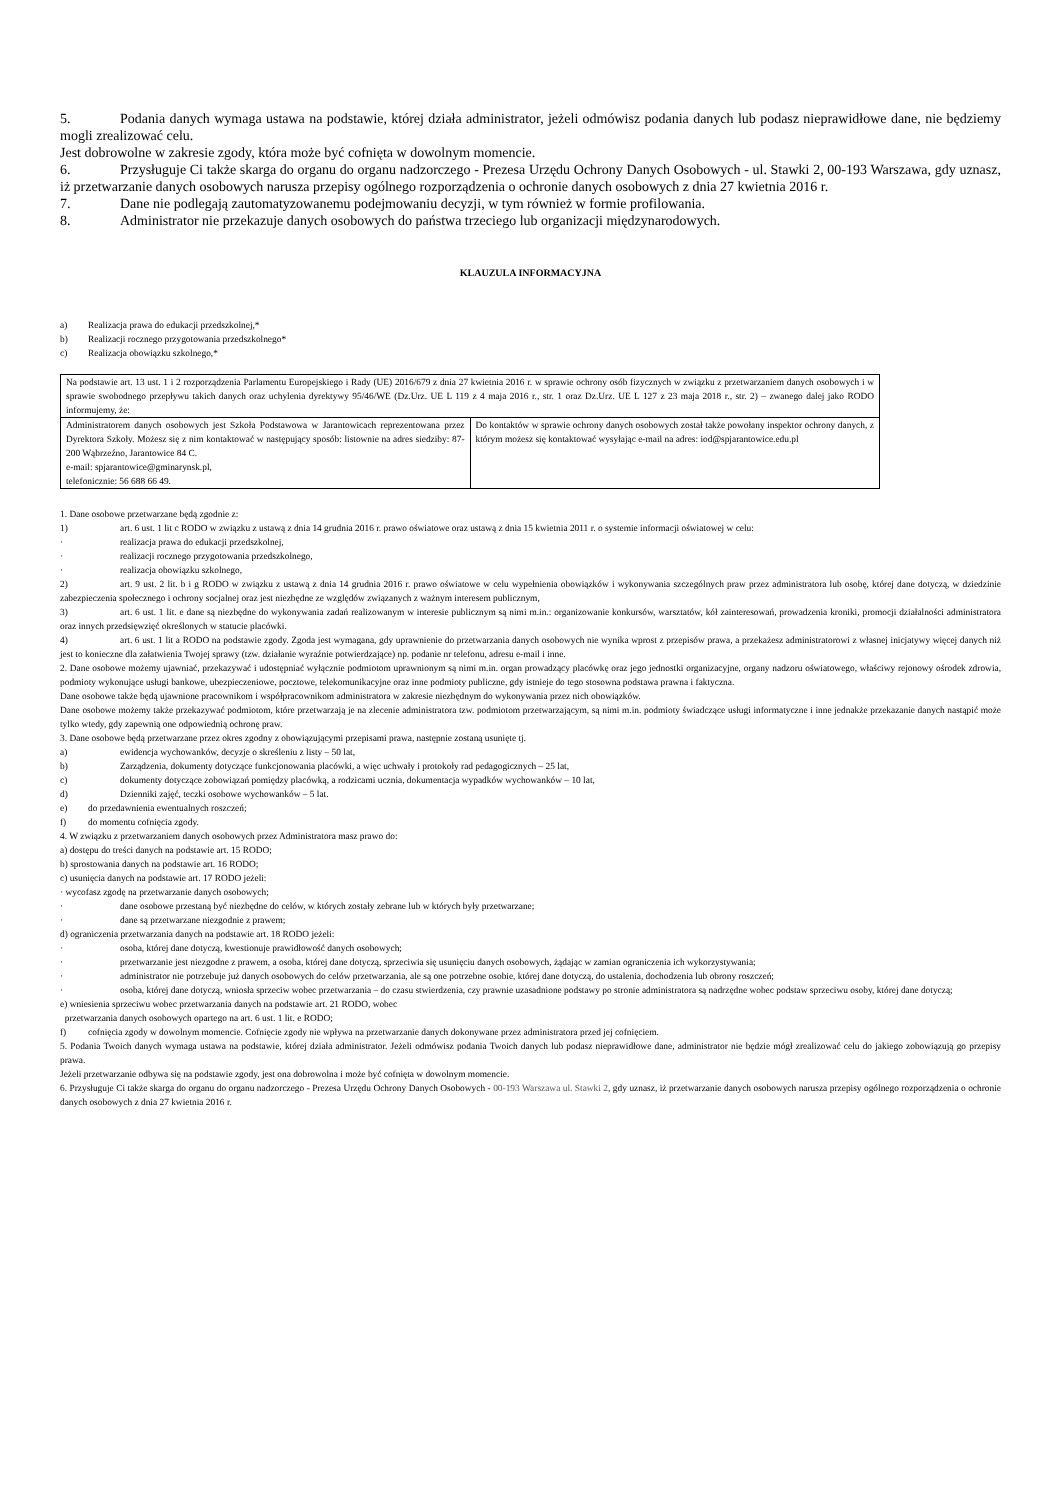5. Podania danych wymaga ustawa na podstawie, której działa administrator, jeżeli odmówisz podania danych lub podasz nieprawidłowe dane, nie będziemy mogli zrealizować celu.
Jest dobrowolne w zakresie zgody, która może być cofnięta w dowolnym momencie.
6. Przysługuje Ci także skarga do organu do organu nadzorczego - Prezesa Urzędu Ochrony Danych Osobowych - ul. Stawki 2, 00-193 Warszawa, gdy uznasz, iż przetwarzanie danych osobowych narusza przepisy ogólnego rozporządzenia o ochronie danych osobowych z dnia 27 kwietnia 2016 r.
7. Dane nie podlegają zautomatyzowanemu podejmowaniu decyzji, w tym również w formie profilowania.
8. Administrator nie przekazuje danych osobowych do państwa trzeciego lub organizacji międzynarodowych.
KLAUZULA INFORMACYJNA
a) Realizacja prawa do edukacji przedszkolnej,*
b) Realizacji rocznego przygotowania przedszkolnego*
c) Realizacja obowiązku szkolnego,*
| Na podstawie art. 13 ust. 1 i 2 rozporządzenia Parlamentu Europejskiego i Rady (UE) 2016/679 z dnia 27 kwietnia 2016 r. w sprawie ochrony osób fizycznych w związku z przetwarzaniem danych osobowych i w sprawie swobodnego przepływu takich danych oraz uchylenia dyrektywy 95/46/WE (Dz.Urz. UE L 119 z 4 maja 2016 r., str. 1 oraz Dz.Urz. UE L 127 z 23 maja 2018 r., str. 2) – zwanego dalej jako RODO informujemy, że: | |
| Administratorem danych osobowych jest Szkoła Podstawowa w Jarantowicach reprezentowana przez Dyrektora Szkoły. Możesz się z nim kontaktować w następujący sposób: listownie na adres siedziby: 87-200 Wąbrzeźno, Jarantowice 84 C. e-mail: spjarantowice@gminarynsk.pl, telefonicznie: 56 688 66 49. | Do kontaktów w sprawie ochrony danych osobowych został także powołany inspektor ochrony danych, z którym możesz się kontaktować wysyłając e-mail na adres: iod@spjarantowice.edu.pl |
1. Dane osobowe przetwarzane będą zgodnie z:
1) art. 6 ust. 1 lit c RODO w związku z ustawą z dnia 14 grudnia 2016 r. prawo oświatowe oraz ustawą z dnia 15 kwietnia 2011 r. o systemie informacji oświatowej w celu:
· realizacja prawa do edukacji przedszkolnej,
· realizacji rocznego przygotowania przedszkolnego,
· realizacja obowiązku szkolnego,
2) art. 9 ust. 2 lit. b i g RODO w związku z ustawą z dnia 14 grudnia 2016 r. prawo oświatowe w celu wypełnienia obowiązków i wykonywania szczególnych praw przez administratora lub osobę, której dane dotyczą, w dziedzinie zabezpieczenia społecznego i ochrony socjalnej oraz jest niezbędne ze względów związanych z ważnym interesem publicznym,
3) art. 6 ust. 1 lit. e dane są niezbędne do wykonywania zadań realizowanym w interesie publicznym są nimi m.in.: organizowanie konkursów, warsztatów, kół zainteresowań, prowadzenia kroniki, promocji działalności administratora oraz innych przedsięwzięć określonych w statucie placówki.
4) art. 6 ust. 1 lit a RODO na podstawie zgody. Zgoda jest wymagana, gdy uprawnienie do przetwarzania danych osobowych nie wynika wprost z przepisów prawa, a przekażesz administratorowi z własnej inicjatywy więcej danych niż jest to konieczne dla załatwienia Twojej sprawy (tzw. działanie wyraźnie potwierdzające) np. podanie nr telefonu, adresu e-mail i inne.
2. Dane osobowe możemy ujawniać, przekazywać i udostępniać wyłącznie podmiotom uprawnionym są nimi m.in. organ prowadzący placówkę oraz jego jednostki organizacyjne, organy nadzoru oświatowego, właściwy rejonowy ośrodek zdrowia, podmioty wykonujące usługi bankowe, ubezpieczeniowe, pocztowe, telekomunikacyjne oraz inne podmioty publiczne, gdy istnieje do tego stosowna podstawa prawna i faktyczna.
Dane osobowe także będą ujawnione pracownikom i współpracownikom administratora w zakresie niezbędnym do wykonywania przez nich obowiązków.
Dane osobowe możemy także przekazywać podmiotom, które przetwarzają je na zlecenie administratora tzw. podmiotom przetwarzającym, są nimi m.in. podmioty świadczące usługi informatyczne i inne jednakże przekazanie danych nastąpić może tylko wtedy, gdy zapewnią one odpowiednią ochronę praw.
3. Dane osobowe będą przetwarzane przez okres zgodny z obowiązującymi przepisami prawa, następnie zostaną usunięte tj.
a) ewidencja wychowanków, decyzje o skreśleniu z listy – 50 lat,
b) Zarządzenia, dokumenty dotyczące funkcjonowania placówki, a więc uchwały i protokoły rad pedagogicznych – 25 lat,
c) dokumenty dotyczące zobowiązań pomiędzy placówką, a rodzicami ucznia, dokumentacja wypadków wychowanków – 10 lat,
d) Dzienniki zajęć, teczki osobowe wychowanków – 5 lat.
e) do przedawnienia ewentualnych roszczeń;
f) do momentu cofnięcia zgody.
4. W związku z przetwarzaniem danych osobowych przez Administratora masz prawo do:
a) dostępu do treści danych na podstawie art. 15 RODO;
b) sprostowania danych na podstawie art. 16 RODO;
c) usunięcia danych na podstawie art. 17 RODO jeżeli:
· wycofasz zgodę na przetwarzanie danych osobowych;
· dane osobowe przestaną być niezbędne do celów, w których zostały zebrane lub w których były przetwarzane;
· dane są przetwarzane niezgodnie z prawem;
d) ograniczenia przetwarzania danych na podstawie art. 18 RODO jeżeli:
· osoba, której dane dotyczą, kwestionuje prawidłowość danych osobowych;
· przetwarzanie jest niezgodne z prawem, a osoba, której dane dotyczą, sprzeciwia się usunięciu danych osobowych, żądając w zamian ograniczenia ich wykorzystywania;
· administrator nie potrzebuje już danych osobowych do celów przetwarzania, ale są one potrzebne osobie, której dane dotyczą, do ustalenia, dochodzenia lub obrony roszczeń;
· osoba, której dane dotyczą, wniosła sprzeciw wobec przetwarzania – do czasu stwierdzenia, czy prawnie uzasadnione podstawy po stronie administratora są nadrzędne wobec podstaw sprzeciwu osoby, której dane dotyczą;
e) wniesienia sprzeciwu wobec przetwarzania danych na podstawie art. 21 RODO, wobec
przetwarzania danych osobowych opartego na art. 6 ust. 1 lit. e RODO;
f) cofnięcia zgody w dowolnym momencie. Cofnięcie zgody nie wpływa na przetwarzanie danych dokonywane przez administratora przed jej cofnięciem.
5. Podania Twoich danych wymaga ustawa na podstawie, której działa administrator. Jeżeli odmówisz podania Twoich danych lub podasz nieprawidłowe dane, administrator nie będzie mógł zrealizować celu do jakiego zobowiązują go przepisy prawa.
Jeżeli przetwarzanie odbywa się na podstawie zgody, jest ona dobrowolna i może być cofnięta w dowolnym momencie.
6. Przysługuje Ci także skarga do organu do organu nadzorczego - Prezesa Urzędu Ochrony Danych Osobowych - 00-193 Warszawa ul. Stawki 2, gdy uznasz, iż przetwarzanie danych osobowych narusza przepisy ogólnego rozporządzenia o ochronie danych osobowych z dnia 27 kwietnia 2016 r.